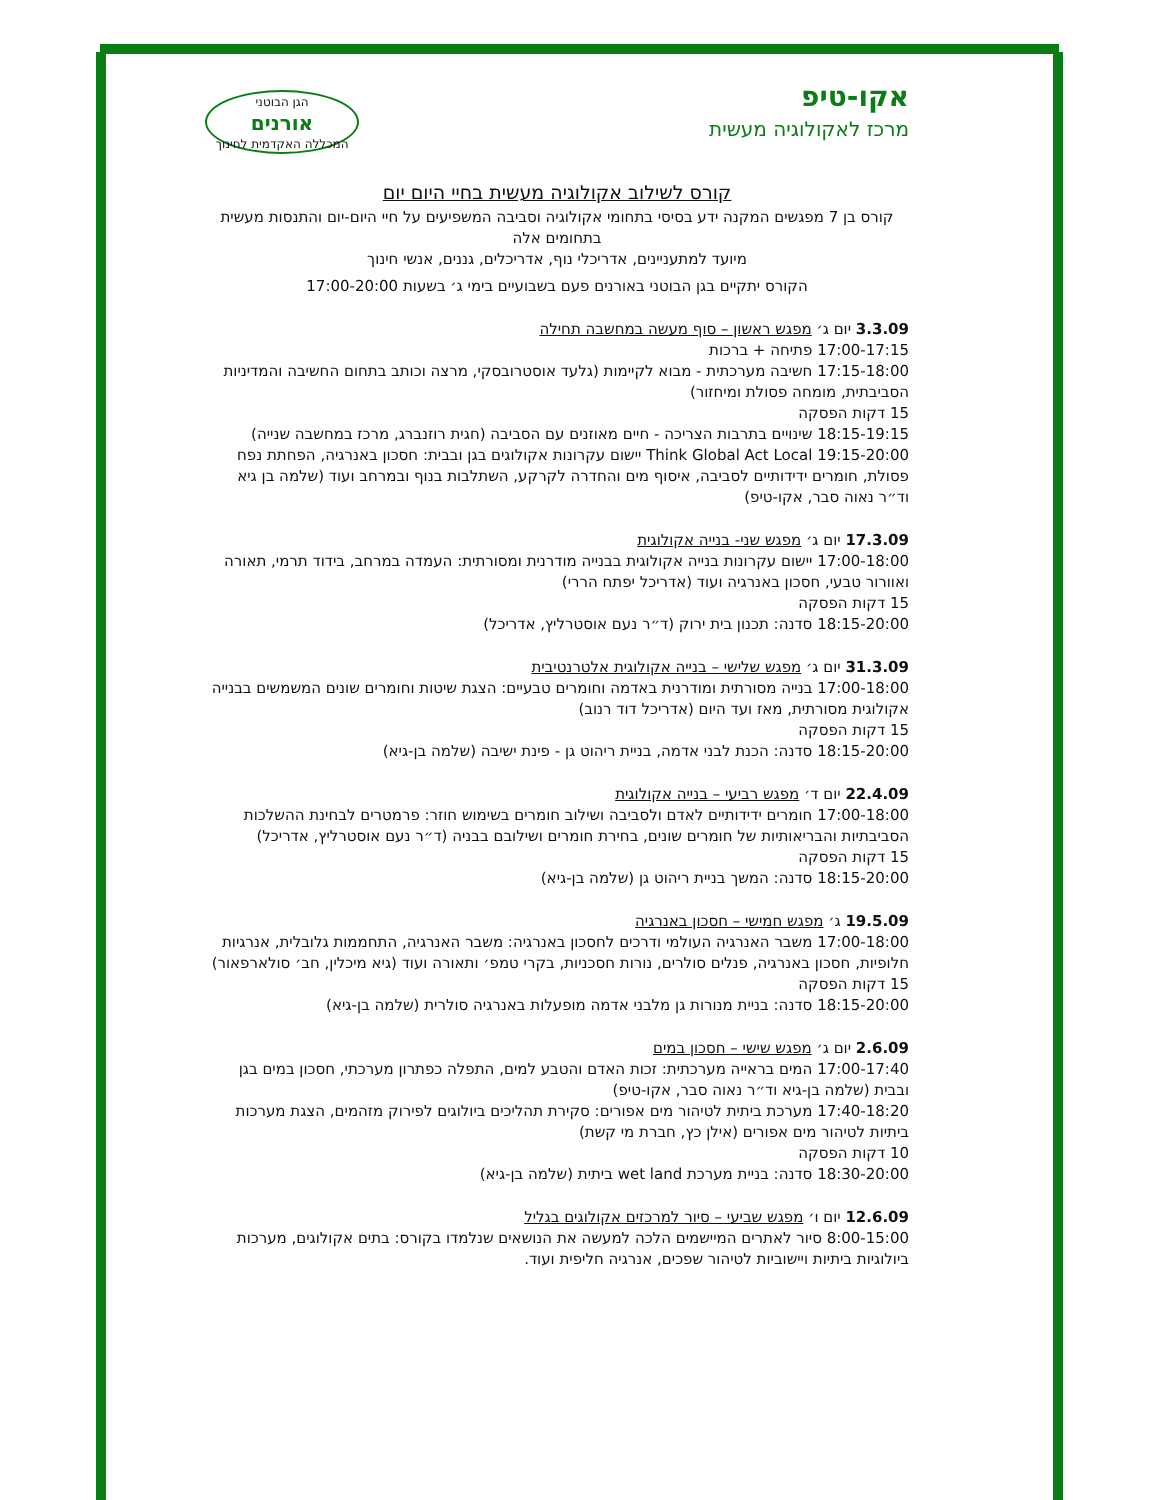אקו-טיפ
מרכז לאקולוגיה מעשית
הגן הבוטני
אורנים
המכללה האקדמית לחינוך
קורס לשילוב אקולוגיה מעשית בחיי היום יום
קורס בן 7 מפגשים המקנה ידע בסיסי בתחומי אקולוגיה וסביבה המשפיעים על חיי היום-יום והתנסות מעשית בתחומים אלה
מיועד למתעניינים, אדריכלי נוף, אדריכלים, גננים, אנשי חינוך
הקורס יתקיים בגן הבוטני באורנים פעם בשבועיים בימי ג׳ בשעות 17:00-20:00
3.3.09 יום ג׳ מפגש ראשון – סוף מעשה במחשבה תחילה
17:00-17:15 פתיחה + ברכות
17:15-18:00 חשיבה מערכתית - מבוא לקיימות (גלעד אוסטרובסקי, מרצה וכותב בתחום החשיבה והמדיניות הסביבתית, מומחה פסולת ומיחזור)
15 דקות הפסקה
18:15-19:15 שינויים בתרבות הצריכה - חיים מאוזנים עם הסביבה (חגית רוזנברג, מרכז במחשבה שנייה)
19:15-20:00 Think Global Act Local יישום עקרונות אקולוגים בגן ובבית: חסכון באנרגיה, הפחתת נפח פסולת, חומרים ידידותיים לסביבה, איסוף מים והחדרה לקרקע, השתלבות בנוף ובמרחב ועוד (שלמה בן גיא וד״ר נאוה סבר, אקו-טיפ)
17.3.09 יום ג׳ מפגש שני- בנייה אקולוגית
17:00-18:00 יישום עקרונות בנייה אקולוגית בבנייה מודרנית ומסורתית: העמדה במרחב, בידוד תרמי, תאורה ואוורור טבעי, חסכון באנרגיה ועוד (אדריכל יפתח הררי)
15 דקות הפסקה
18:15-20:00 סדנה: תכנון בית ירוק (ד״ר נעם אוסטרליץ, אדריכל)
31.3.09 יום ג׳ מפגש שלישי – בנייה אקולוגית אלטרנטיבית
17:00-18:00 בנייה מסורתית ומודרנית באדמה וחומרים טבעיים: הצגת שיטות וחומרים שונים המשמשים בבנייה אקולוגית מסורתית, מאז ועד היום (אדריכל דוד רנוב)
15 דקות הפסקה
18:15-20:00 סדנה: הכנת לבני אדמה, בניית ריהוט גן - פינת ישיבה (שלמה בן-גיא)
22.4.09 יום ד׳ מפגש רביעי – בנייה אקולוגית
17:00-18:00 חומרים ידידותיים לאדם ולסביבה ושילוב חומרים בשימוש חוזר: פרמטרים לבחינת ההשלכות הסביבתיות והבריאותיות של חומרים שונים, בחירת חומרים ושילובם בבניה (ד״ר נעם אוסטרליץ, אדריכל)
15 דקות הפסקה
18:15-20:00 סדנה: המשך בניית ריהוט גן (שלמה בן-גיא)
19.5.09 ג׳ מפגש חמישי – חסכון באנרגיה
17:00-18:00 משבר האנרגיה העולמי ודרכים לחסכון באנרגיה: משבר האנרגיה, התחממות גלובלית, אנרגיות חלופיות, חסכון באנרגיה, פנלים סולרים, נורות חסכניות, בקרי טמפ׳ ותאורה ועוד (גיא מיכלין, חב׳ סולארפאור)
15 דקות הפסקה
18:15-20:00 סדנה: בניית מנורות גן מלבני אדמה מופעלות באנרגיה סולרית (שלמה בן-גיא)
2.6.09 יום ג׳ מפגש שישי – חסכון במים
17:00-17:40 המים בראייה מערכתית: זכות האדם והטבע למים, התפלה כפתרון מערכתי, חסכון במים בגן ובבית (שלמה בן-גיא וד״ר נאוה סבר, אקו-טיפ)
17:40-18:20 מערכת ביתית לטיהור מים אפורים: סקירת תהליכים ביולוגים לפירוק מזהמים, הצגת מערכות ביתיות לטיהור מים אפורים (אילן כץ, חברת מי קשת)
10 דקות הפסקה
18:30-20:00 סדנה: בניית מערכת wet land ביתית (שלמה בן-גיא)
12.6.09 יום ו׳ מפגש שביעי – סיור למרכזים אקולוגים בגליל
8:00-15:00 סיור לאתרים המיישמים הלכה למעשה את הנושאים שנלמדו בקורס: בתים אקולוגים, מערכות ביולוגיות ביתיות ויישוביות לטיהור שפכים, אנרגיה חליפית ועוד.